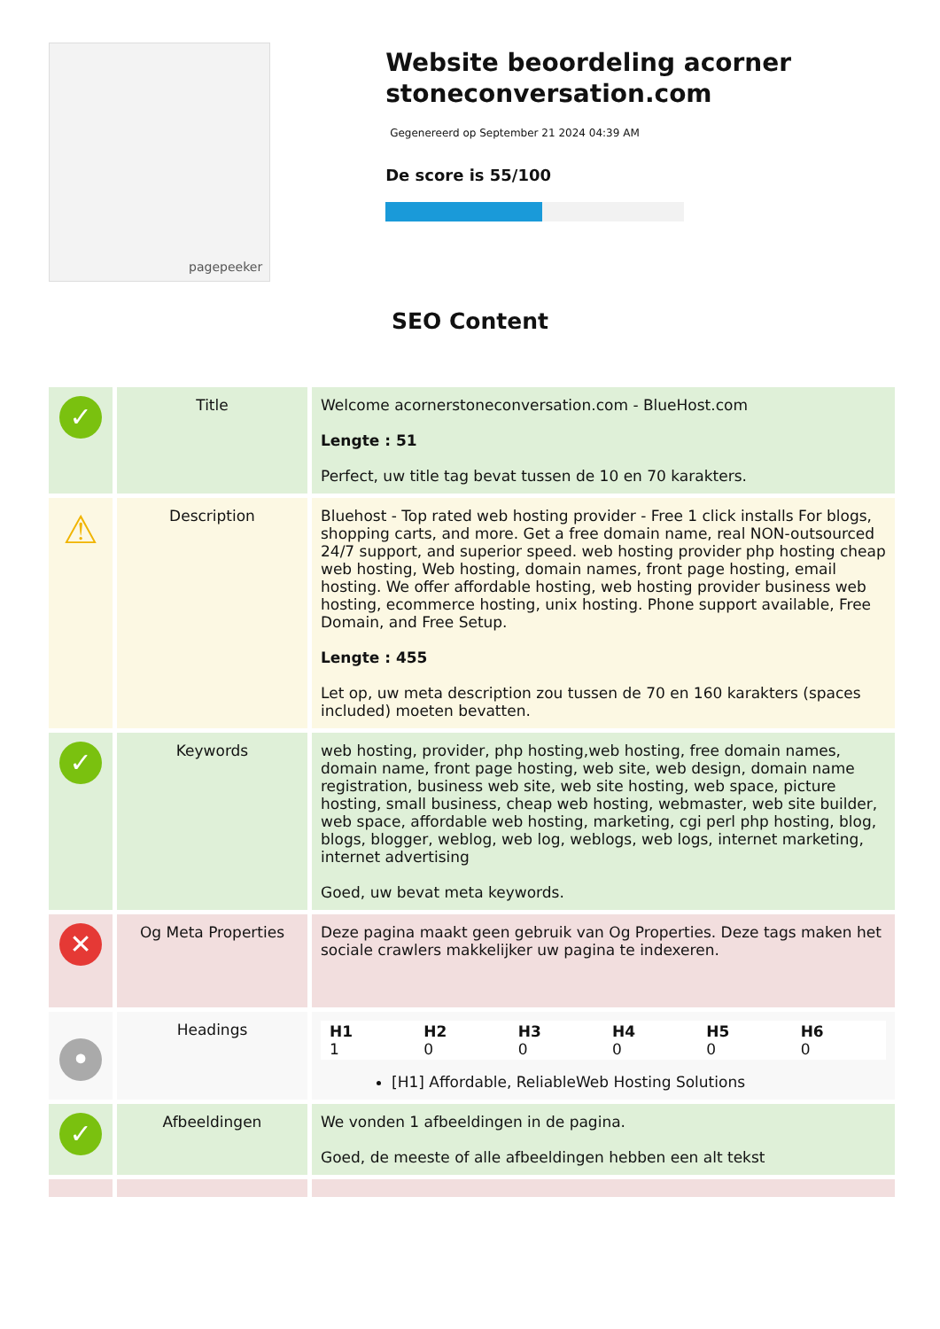pagepeeker
Website beoordeling acorner stoneconversation.com
Gegenereerd op September 21 2024 04:39 AM
De score is 55/100
SEO Content
| ✓ | Title | Welcome acornerstoneconversation.com - BlueHost.com Lengte : 51 Perfect, uw title tag bevat tussen de 10 en 70 karakters. |
| ⚠ | Description | Bluehost - Top rated web hosting provider - Free 1 click installs For blogs, shopping carts, and more. Get a free domain name, real NON-outsourced 24/7 support, and superior speed. web hosting provider php hosting cheap web hosting, Web hosting, domain names, front page hosting, email hosting. We offer affordable hosting, web hosting provider business web hosting, ecommerce hosting, unix hosting. Phone support available, Free Domain, and Free Setup. Lengte : 455 Let op, uw meta description zou tussen de 70 en 160 karakters (spaces included) moeten bevatten. |
| ✓ | Keywords | web hosting, provider, php hosting,web hosting, free domain names, domain name, front page hosting, web site, web design, domain name registration, business web site, web site hosting, web space, picture hosting, small business, cheap web hosting, webmaster, web site builder, web space, affordable web hosting, marketing, cgi perl php hosting, blog, blogs, blogger, weblog, web log, weblogs, web logs, internet marketing, internet advertising Goed, uw bevat meta keywords. |
| ✕ | Og Meta Properties | Deze pagina maakt geen gebruik van Og Properties. Deze tags maken het sociale crawlers makkelijker uw pagina te indexeren. |
| • | Headings | / H1 1 / H2 0 / H3 0 / H4 0 / H5 0 / H6 0 / [H1] Affordable, ReliableWeb Hosting Solutions |
| ✓ | Afbeeldingen | We vonden 1 afbeeldingen in de pagina. Goed, de meeste of alle afbeeldingen hebben een alt tekst |